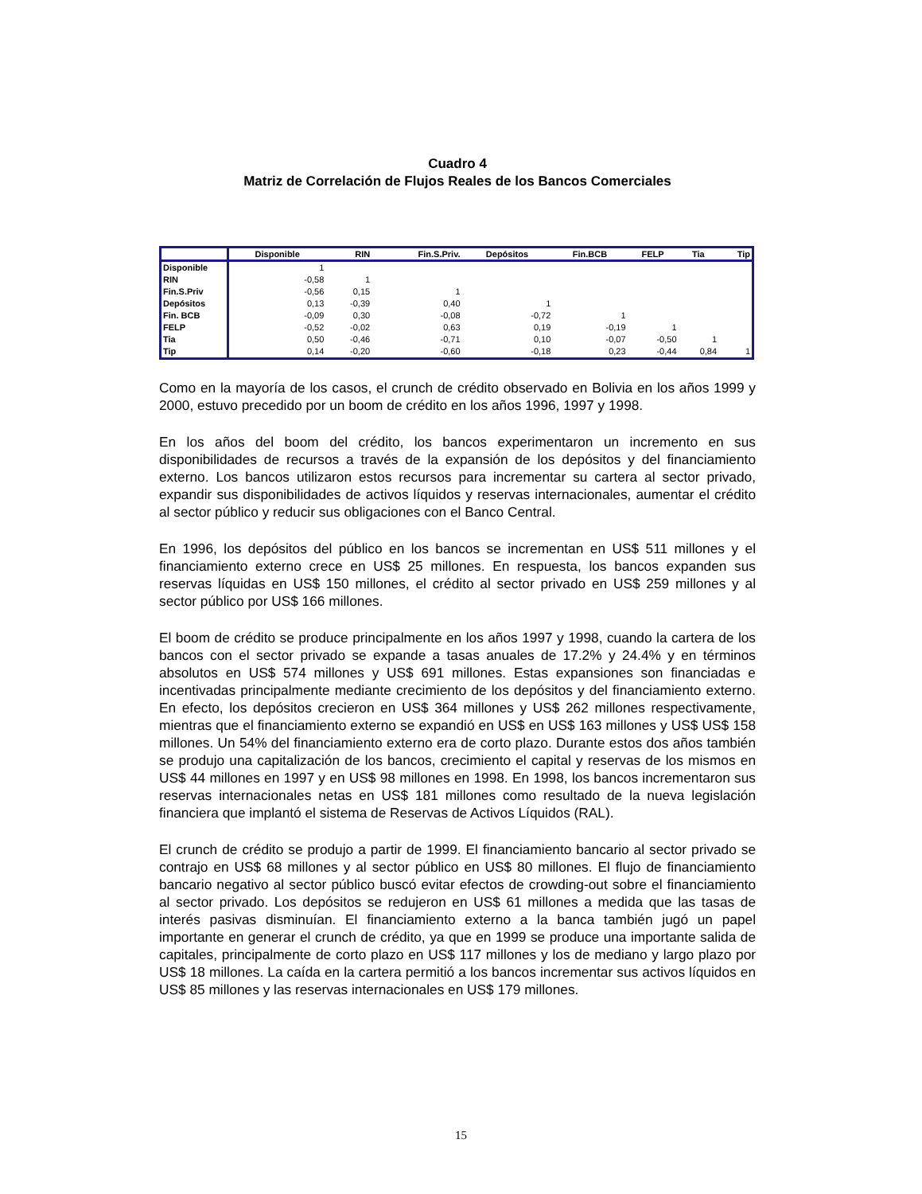Cuadro 4
Matriz de Correlación de Flujos Reales de los Bancos Comerciales
| | Disponible | RIN | Fin.S.Priv. | Depósitos | Fin.BCB | FELP | Tia | Tip |
| --- | --- | --- | --- | --- | --- | --- | --- | --- |
| Disponible | 1 | | | | | | | |
| RIN | -0,58 | 1 | | | | | | |
| Fin.S.Priv | -0,56 | 0,15 | 1 | | | | | |
| Depósitos | 0,13 | -0,39 | 0,40 | 1 | | | | |
| Fin. BCB | -0,09 | 0,30 | -0,08 | -0,72 | 1 | | | |
| FELP | -0,52 | -0,02 | 0,63 | 0,19 | -0,19 | 1 | | |
| Tia | 0,50 | -0,46 | -0,71 | 0,10 | -0,07 | -0,50 | 1 | |
| Tip | 0,14 | -0,20 | -0,60 | -0,18 | 0,23 | -0,44 | 0,84 | 1 |
Como en la mayoría de los casos, el crunch de crédito observado en Bolivia en los años 1999 y 2000, estuvo precedido por un boom de crédito en los años 1996, 1997 y 1998.
En los años del boom del crédito, los bancos experimentaron un incremento en sus disponibilidades de recursos a través de la expansión de los depósitos y del financiamiento externo. Los bancos utilizaron estos recursos para incrementar su cartera al sector privado, expandir sus disponibilidades de activos líquidos y reservas internacionales, aumentar el crédito al sector público y reducir sus obligaciones con el Banco Central.
En 1996, los depósitos del público en los bancos se incrementan en US$ 511 millones y el financiamiento externo crece en US$ 25 millones. En respuesta, los bancos expanden sus reservas líquidas en US$ 150 millones, el crédito al sector privado en US$ 259 millones y al sector público por US$ 166 millones.
El boom de crédito se produce principalmente en los años 1997 y 1998, cuando la cartera de los bancos con el sector privado se expande a tasas anuales de 17.2% y 24.4% y en términos absolutos en US$ 574 millones y US$ 691 millones. Estas expansiones son financiadas e incentivadas principalmente mediante crecimiento de los depósitos y del financiamiento externo. En efecto, los depósitos crecieron en US$ 364 millones y US$ 262 millones respectivamente, mientras que el financiamiento externo se expandió en US$ en US$ 163 millones y US$ US$ 158 millones. Un 54% del financiamiento externo era de corto plazo. Durante estos dos años también se produjo una capitalización de los bancos, crecimiento el capital y reservas de los mismos en US$ 44 millones en 1997 y en US$ 98 millones en 1998. En 1998, los bancos incrementaron sus reservas internacionales netas en US$ 181 millones como resultado de la nueva legislación financiera que implantó el sistema de Reservas de Activos Líquidos (RAL).
El crunch de crédito se produjo a partir de 1999. El financiamiento bancario al sector privado se contrajo en US$ 68 millones y al sector público en US$ 80 millones. El flujo de financiamiento bancario negativo al sector público buscó evitar efectos de crowding-out sobre el financiamiento al sector privado. Los depósitos se redujeron en US$ 61 millones a medida que las tasas de interés pasivas disminuían. El financiamiento externo a la banca también jugó un papel importante en generar el crunch de crédito, ya que en 1999 se produce una importante salida de capitales, principalmente de corto plazo en US$ 117 millones y los de mediano y largo plazo por US$ 18 millones. La caída en la cartera permitió a los bancos incrementar sus activos líquidos en US$ 85 millones y las reservas internacionales en US$ 179 millones.
15